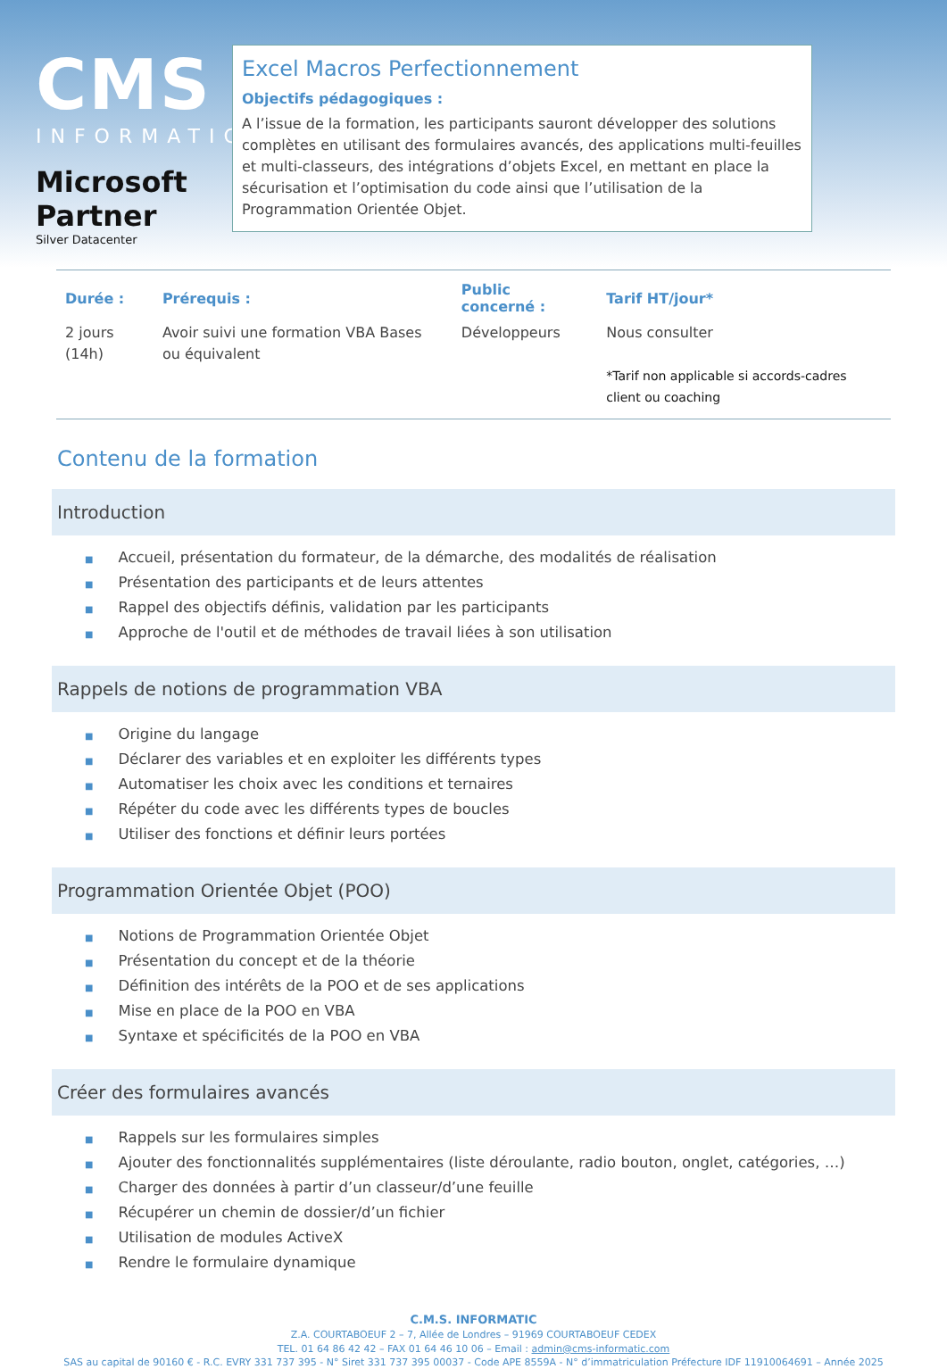CMS
INFORMATIC
Microsoft Partner
Silver Datacenter
Excel Macros Perfectionnement
Objectifs pédagogiques :
A l’issue de la formation, les participants sauront développer des solutions complètes en utilisant des formulaires avancés, des applications multi-feuilles et multi-classeurs, des intégrations d’objets Excel, en mettant en place la sécurisation et l’optimisation du code ainsi que l’utilisation de la Programmation Orientée Objet.
| Durée : | Prérequis : | Public concerné : | Tarif HT/jour* |
| --- | --- | --- | --- |
| 2 jours (14h) | Avoir suivi une formation VBA Bases ou équivalent | Développeurs | Nous consulter *Tarif non applicable si accords-cadres client ou coaching |
Contenu de la formation
Introduction
■ Accueil, présentation du formateur, de la démarche, des modalités de réalisation
■ Présentation des participants et de leurs attentes
■ Rappel des objectifs définis, validation par les participants
■ Approche de l'outil et de méthodes de travail liées à son utilisation
Rappels de notions de programmation VBA
■ Origine du langage
■ Déclarer des variables et en exploiter les différents types
■ Automatiser les choix avec les conditions et ternaires
■ Répéter du code avec les différents types de boucles
■ Utiliser des fonctions et définir leurs portées
Programmation Orientée Objet (POO)
■ Notions de Programmation Orientée Objet
■ Présentation du concept et de la théorie
■ Définition des intérêts de la POO et de ses applications
■ Mise en place de la POO en VBA
■ Syntaxe et spécificités de la POO en VBA
Créer des formulaires avancés
■ Rappels sur les formulaires simples
■ Ajouter des fonctionnalités supplémentaires (liste déroulante, radio bouton, onglet, catégories, …)
■ Charger des données à partir d’un classeur/d’une feuille
■ Récupérer un chemin de dossier/d’un fichier
■ Utilisation de modules ActiveX
■ Rendre le formulaire dynamique
C.M.S. INFORMATIC
Z.A. COURTABOEUF 2 – 7, Allée de Londres – 91969 COURTABOEUF CEDEX
TEL. 01 64 86 42 42 – FAX 01 64 46 10 06 – Email : admin@cms-informatic.com
SAS au capital de 90160 € - R.C. EVRY 331 737 395 - N° Siret 331 737 395 00037 - Code APE 8559A - N° d’immatriculation Préfecture IDF 11910064691 – Année 2025